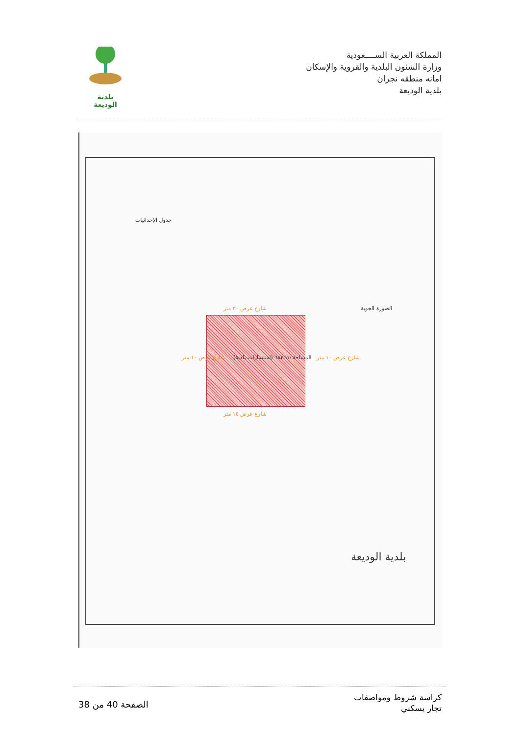المملكة العربية الســــعودية
وزارة الشئون البلدية والقروية والإسكان
امانه منطقه نجران
بلدية الوديعة
بلدية الوديعة
شارع عرض ٣٠ متر
شارع عرض ١٥ متر
شارع عرض ١٠ متر
شارع عرض ١٠ متر
(استثمارات بلدية) المساحة ٦٨٣.٧٥
جدول الإحداثيات
بلدية الوديعة
الصورة الجوية
كراسة شروط ومواصفات
تجار يسكني
الصفحة 40 من 38